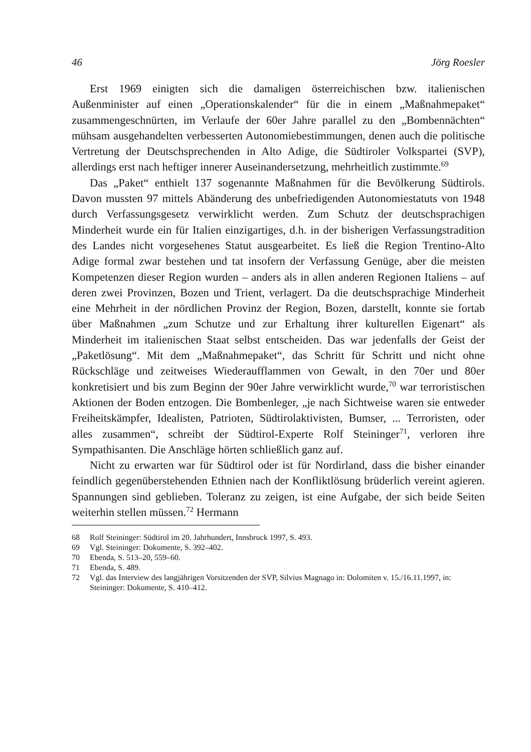46 Jörg Roesler
Erst 1969 einigten sich die damaligen österreichischen bzw. italienischen Außenminister auf einen „Operationskalender“ für die in einem „Maßnahme­paket“ zusammengeschnürten, im Verlaufe der 60er Jahre parallel zu den „Bombennächten“ mühsam ausgehandelten verbesserten Autonomiebestim­mungen, denen auch die politische Vertretung der Deutschsprechenden in Alto Adige, die Südtiroler Volkspartei (SVP), allerdings erst nach heftiger in­nerer Auseinandersetzung, mehrheitlich zustimmte.<sup>69</sup>
Das „Paket“ enthielt 137 sogenannte Maßnahmen für die Bevölkerung Südtirols. Davon mussten 97 mittels Abänderung des unbefriedigenden Au­tonomiestatuts von 1948 durch Verfassungsgesetz verwirklicht werden. Zum Schutz der deutschsprachigen Minderheit wurde ein für Italien einzigartiges, d.h. in der bisherigen Verfassungstradition des Landes nicht vorgesehenes Statut ausgearbeitet. Es ließ die Region Trentino-Alto Adige formal zwar be­stehen und tat insofern der Verfassung Genüge, aber die meisten Kompe­tenzen dieser Region wurden – anders als in allen anderen Regionen Italiens – auf deren zwei Provinzen, Bozen und Trient, verlagert. Da die deutschspra­chige Minderheit eine Mehrheit in der nördlichen Provinz der Region, Bozen, darstellt, konnte sie fortab über Maßnahmen „zum Schutze und zur Erhaltung ihrer kulturellen Eigenart“ als Minderheit im italienischen Staat selbst ent­scheiden. Das war jedenfalls der Geist der „Paketlösung“. Mit dem „Maßn­ahmepaket“, das Schritt für Schritt und nicht ohne Rückschläge und zeitweises Wiederaufflammen von Gewalt, in den 70er und 80er konkretisiert und bis zum Beginn der 90er Jahre verwirklicht wurde,<sup>70</sup> war terroristischen Aktionen der Boden entzogen. Die Bombenleger, „je nach Sichtweise waren sie entweder Freiheitskämpfer, Idealisten, Patrioten, Südtirolaktivisten, Bum­ser, ... Terroristen, oder alles zusammen“, schreibt der Südtirol-Experte Rolf Steininger<sup>71</sup>, verloren ihre Sympathisanten. Die Anschläge hörten schließlich ganz auf.
Nicht zu erwarten war für Südtirol oder ist für Nordirland, dass die bisher einander feindlich gegenüberstehenden Ethnien nach der Konfliktlösung brü­derlich vereint agieren. Spannungen sind geblieben. Toleranz zu zeigen, ist eine Aufgabe, der sich beide Seiten weiterhin stellen müssen.<sup>72</sup> Hermann
68 Rolf Steininger: Südtirol im 20. Jahrhundert, Innsbruck 1997, S. 493.
69 Vgl. Steininger: Dokumente, S. 392–402.
70 Ebenda, S. 513–20, 559–60.
71 Ebenda, S. 489.
72 Vgl. das Interview des langjährigen Vorsitzenden der SVP, Silvius Magnago in: Dolomiten v. 15./16.11.1997, in: Steininger: Dokumente, S. 410–412.